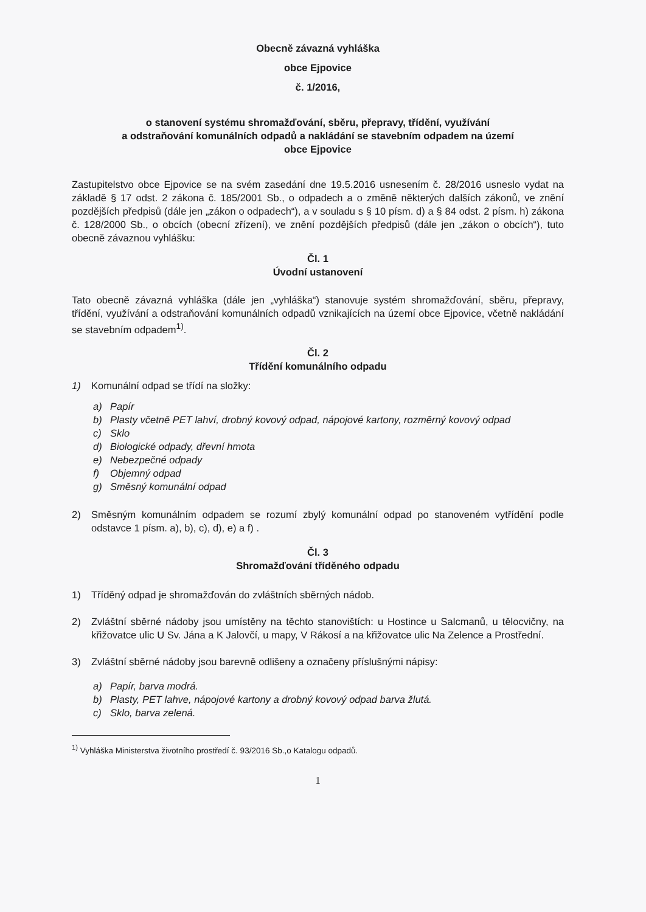Obecně závazná vyhláška
obce Ejpovice
č. 1/2016,
o stanovení systému shromažďování, sběru, přepravy, třídění, využívání
a odstraňování komunálních odpadů a nakládání se stavebním odpadem na území
obce Ejpovice
Zastupitelstvo obce Ejpovice se na svém zasedání dne 19.5.2016 usnesením č. 28/2016 usneslo vydat na základě § 17 odst. 2 zákona č. 185/2001 Sb., o odpadech a o změně některých dalších zákonů, ve znění pozdějších předpisů (dále jen „zákon o odpadech“), a v souladu s § 10 písm. d) a § 84 odst. 2 písm. h) zákona č. 128/2000 Sb., o obcích (obecní zřízení), ve znění pozdějších předpisů (dále jen „zákon o obcích“), tuto obecně závaznou vyhlášku:
Čl. 1
Úvodní ustanovení
Tato obecně závazná vyhláška (dále jen „vyhláška“) stanovuje systém shromažďování, sběru, přepravy, třídění, využívání a odstraňování komunálních odpadů vznikajících na území obce Ejpovice, včetně nakládání se stavebním odpadem<sup>1)</sup>.
Čl. 2
Třídění komunálního odpadu
1) Komunální odpad se třídí na složky:
a) Papír
b) Plasty včetně PET lahví, drobný kovový odpad, nápojové kartony, rozměrný kovový odpad
c) Sklo
d) Biologické odpady, dřevní hmota
e) Nebezpečné odpady
f) Objemný odpad
g) Směsný komunální odpad
2) Směsným komunálním odpadem se rozumí zbylý komunální odpad po stanoveném vytřídění podle odstavce 1 písm. a), b), c), d), e) a f) .
Čl. 3
Shromažďování tříděného odpadu
1) Tříděný odpad je shromažďován do zvláštních sběrných nádob.
2) Zvláštní sběrné nádoby jsou umístěny na těchto stanovištích: u Hostince u Salcmanů, u tělocvičny, na křižovatce ulic U Sv. Jána a K Jalovčí, u mapy, V Rákosí a na křižovatce ulic Na Zelence a Prostřední.
3) Zvláštní sběrné nádoby jsou barevně odlišeny a označeny příslušnými nápisy:
a) Papír, barva modrá.
b) Plasty, PET lahve, nápojové kartony a drobný kovový odpad barva žlutá.
c) Sklo, barva zelená.
<sup>1)</sup> Vyhláška Ministerstva životního prostředí č. 93/2016 Sb.,o Katalogu odpadů.
1